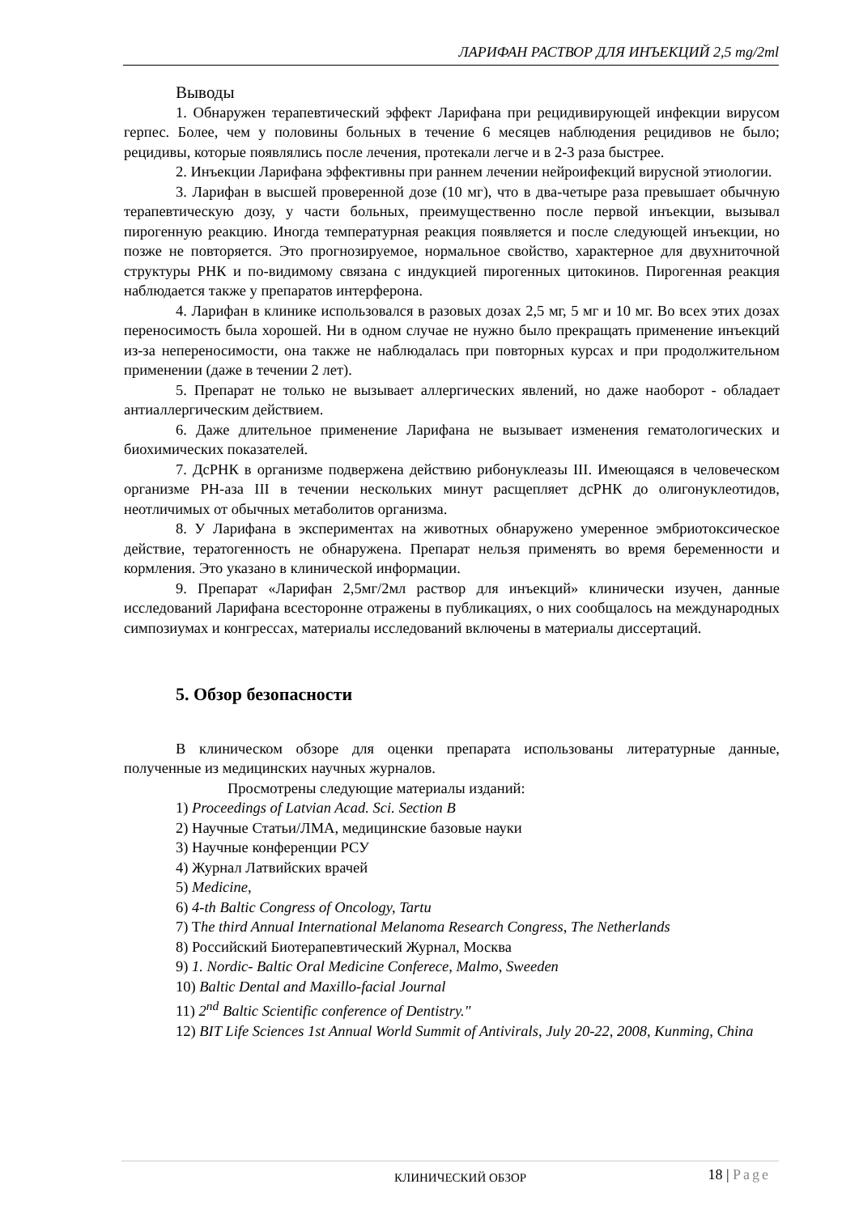ЛАРИФАН РАСТВОР ДЛЯ ИНЪЕКЦИЙ 2,5 mg/2ml
Выводы
1. Обнаружен терапевтический эффект Ларифана при рецидивирующей инфекции вирусом герпес. Более, чем у половины больных в течение 6 месяцев наблюдения рецидивов не было; рецидивы, которые появлялись после лечения, протекали легче и в 2-3 раза быстрее.
2. Инъекции Ларифана эффективны при раннем лечении нейроифекций вирусной этиологии.
3. Ларифан в высшей проверенной дозе (10 мг), что в два-четыре раза превышает обычную терапевтическую дозу, у части больных, преимущественно после первой инъекции, вызывал пирогенную реакцию. Иногда температурная реакция появляется и после следующей инъекции, но позже не повторяется. Это прогнозируемое, нормальное свойство, характерное для двухниточной структуры РНК и по-видимому связана с индукцией пирогенных цитокинов. Пирогенная реакция наблюдается также у препаратов интерферона.
4. Ларифан в клинике использовался в разовых дозах 2,5 мг, 5 мг и 10 мг. Во всех этих дозах переносимость была хорошей. Ни в одном случае не нужно было прекращать применение инъекций из-за непереносимости, она также не наблюдалась при повторных курсах и при продолжительном применении (даже в течении 2 лет).
5. Препарат не только не вызывает аллергических явлений, но даже наоборот - обладает антиаллергическим действием.
6. Даже длительное применение Ларифана не вызывает изменения гематологических и биохимических показателей.
7. ДсРНК в организме подвержена действию рибонуклеазы III. Имеющаяся в человеческом организме РН-аза III в течении нескольких минут расщепляет дсРНК до олигонуклеотидов, неотличимых от обычных метаболитов организма.
8. У Ларифана в экспериментах на животных обнаружено умеренное эмбриотоксическое действие, тератогенность не обнаружена. Препарат нельзя применять во время беременности и кормления. Это указано в клинической информации.
9. Препарат «Ларифан 2,5мг/2мл раствор для инъекций» клинически изучен, данные исследований Ларифана всесторонне отражены в публикациях, о них сообщалось на международных симпозиумах и конгрессах, материалы исследований включены в материалы диссертаций.
5. Обзор безопасности
В клиническом обзоре для оценки препарата использованы литературные данные, полученные из медицинских научных журналов.
Просмотрены следующие материалы изданий:
1) Proceedings of Latvian Acad. Sci. Section B
2) Научные Статьи/ЛМА, медицинские базовые науки
3) Научные конференции РСУ
4) Журнал Латвийских врачей
5) Medicine,
6) 4-th Baltic Congress of Oncology, Tartu
7) The third Annual International Melanoma Research Congress, The Netherlands
8) Российский Биотерапевтический Журнал, Москва
9) 1. Nordic- Baltic Oral Medicine Conferece, Malmo, Sweeden
10) Baltic Dental and Maxillo-facial Journal
11) 2<sup>nd</sup> Baltic Scientific conference of Dentistry."
12) BIT Life Sciences 1st Annual World Summit of Antivirals, July 20-22, 2008, Kunming, China
КЛИНИЧЕСКИЙ ОБЗОР 18 | Page